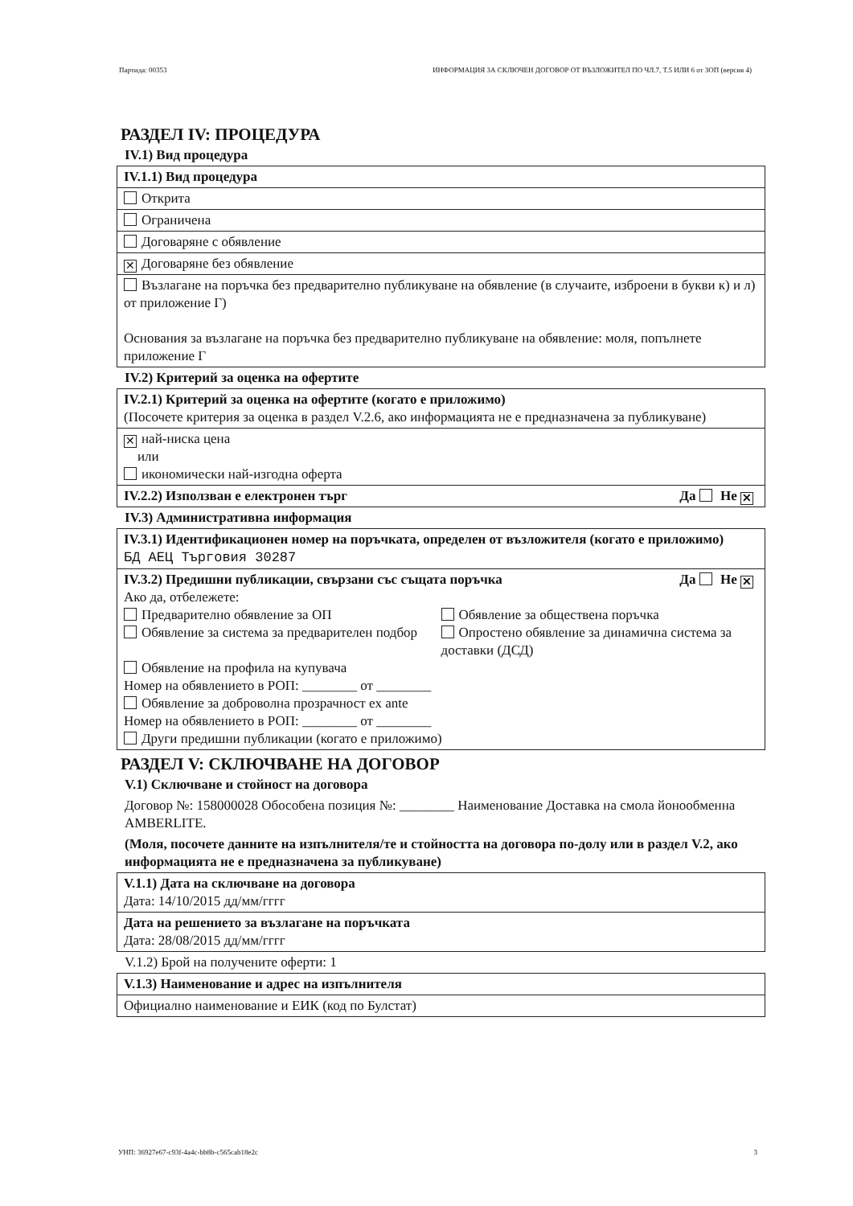Партида: 00353 ИНФОРМАЦИЯ ЗА СКЛЮЧЕН ДОГОВОР ОТ ВЪЗЛОЖИТЕЛ ПО ЧЛ.7, Т.5 ИЛИ 6 от ЗОП (версия 4)
РАЗДЕЛ IV: ПРОЦЕДУРА
IV.1) Вид процедура
IV.1.1) Вид процедура
Открита
Ограничена
Договаряне с обявление
✕ Договаряне без обявление
Възлагане на поръчка без предварително публикуване на обявление (в случаите, изброени в букви к) и л) от приложение Г)
Основания за възлагане на поръчка без предварително публикуване на обявление: моля, попълнете приложение Г
IV.2) Критерий за оценка на офертите
IV.2.1) Критерий за оценка на офертите (когато е приложимо)
(Посочете критерия за оценка в раздел V.2.6, ако информацията не е предназначена за публикуване)
✕ най-ниска цена
или
икономически най-изгодна оферта
IV.2.2) Използван е електронен търг Да Не ✕
IV.3) Административна информация
IV.3.1) Идентификационен номер на поръчката, определен от възложителя (когато е приложимо)
БД АЕЦ Търговия 30287
IV.3.2) Предишни публикации, свързани със същата поръчка Да Не ✕
Ако да, отбележете:
Предварително обявление за ОП
Обявление за система за предварителен подбор
Обявление за обществена поръчка
Опростено обявление за динамична система за доставки (ДСД)
Обявление на профила на купувача
Номер на обявлението в РОП: ________ от ________
Обявление за доброволна прозрачност ex ante
Номер на обявлението в РОП: ________ от ________
Други предишни публикации (когато е приложимо)
РАЗДЕЛ V: СКЛЮЧВАНЕ НА ДОГОВОР
V.1) Сключване и стойност на договора
Договор №: 158000028 Обособена позиция №: ________ Наименование Доставка на смола йонообменна AMBERLITE.
(Моля, посочете данните на изпълнителя/те и стойността на договора по-долу или в раздел V.2, ако информацията не е предназначена за публикуване)
V.1.1) Дата на сключване на договора
Дата: 14/10/2015 дд/мм/гггг
Дата на решението за възлагане на поръчката
Дата: 28/08/2015 дд/мм/гггг
V.1.2) Брой на получените оферти: 1
V.1.3) Наименование и адрес на изпълнителя
Официално наименование и ЕИК (код по Булстат)
УНП: 36927e67-c93f-4a4c-bb8b-c565cab18e2c 3